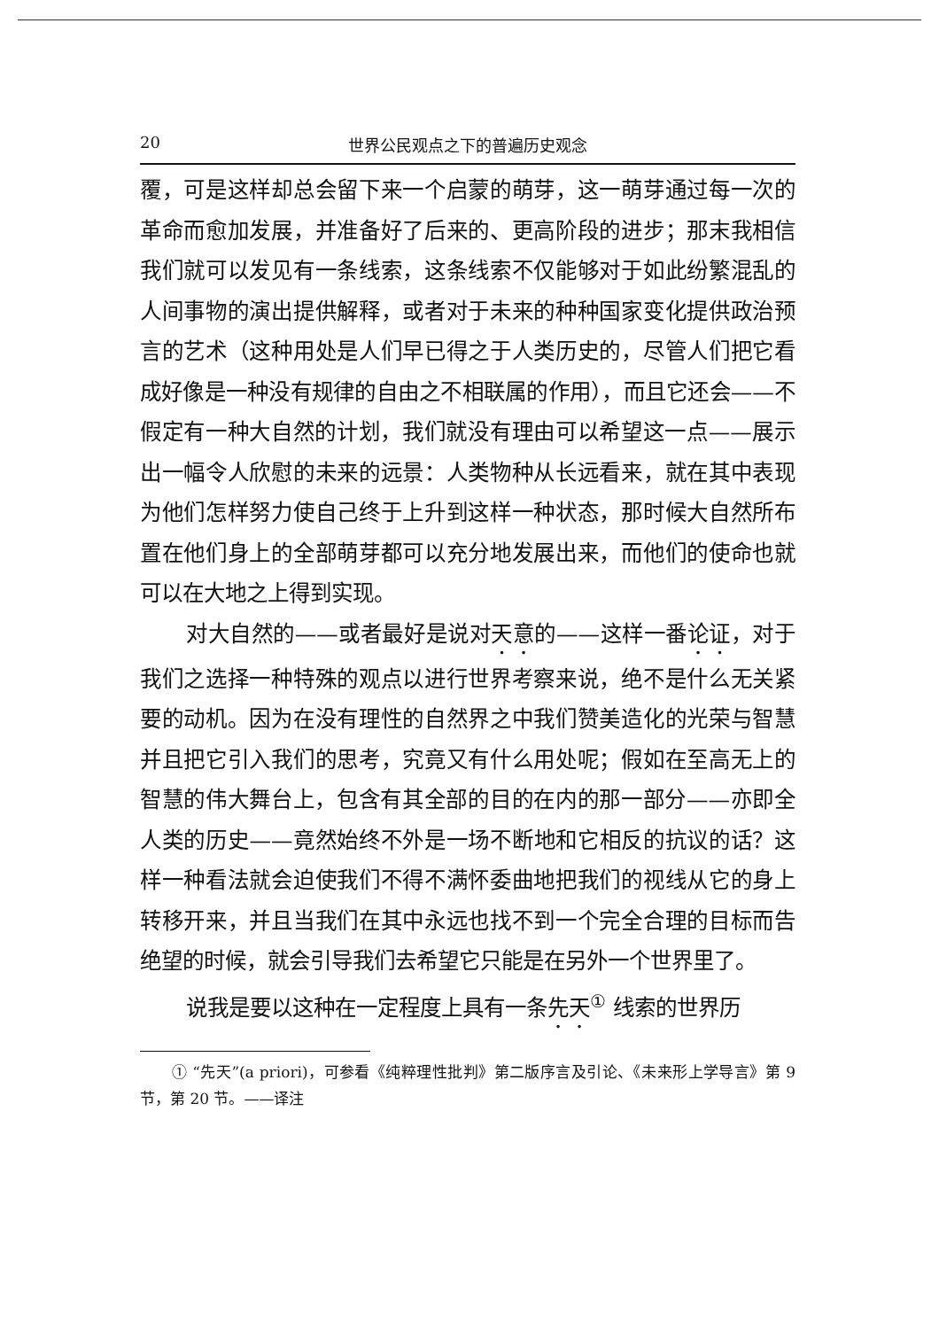20 世界公民观点之下的普遍历史观念
覆，可是这样却总会留下来一个启蒙的萌芽，这一萌芽通过每一次的革命而愈加发展，并准备好了后来的、更高阶段的进步；那末我相信我们就可以发见有一条线索，这条线索不仅能够对于如此纷繁混乱的人间事物的演出提供解释，或者对于未来的种种国家变化提供政治预言的艺术（这种用处是人们早已得之于人类历史的，尽管人们把它看成好像是一种没有规律的自由之不相联属的作用），而且它还会——不假定有一种大自然的计划，我们就没有理由可以希望这一点——展示出一幅令人欣慰的未来的远景：人类物种从长远看来，就在其中表现为他们怎样努力使自己终于上升到这样一种状态，那时候大自然所布置在他们身上的全部萌芽都可以充分地发展出来，而他们的使命也就可以在大地之上得到实现。
对大自然的——或者最好是说对天意的——这样一番论证，对于我们之选择一种特殊的观点以进行世界考察来说，绝不是什么无关紧要的动机。因为在没有理性的自然界之中我们赞美造化的光荣与智慧并且把它引入我们的思考，究竟又有什么用处呢；假如在至高无上的智慧的伟大舞台上，包含有其全部的目的在内的那一部分——亦即全人类的历史——竟然始终不外是一场不断地和它相反的抗议的话？这样一种看法就会迫使我们不得不满怀委曲地把我们的视线从它的身上转移开来，并且当我们在其中永远也找不到一个完全合理的目标而告绝望的时候，就会引导我们去希望它只能是在另外一个世界里了。
说我是要以这种在一定程度上具有一条先天<sup>①</sup> 线索的世界历
① “先天”(a priori)，可参看《纯粹理性批判》第二版序言及引论、《未来形上学导言》第 9 节，第 20 节。——译注